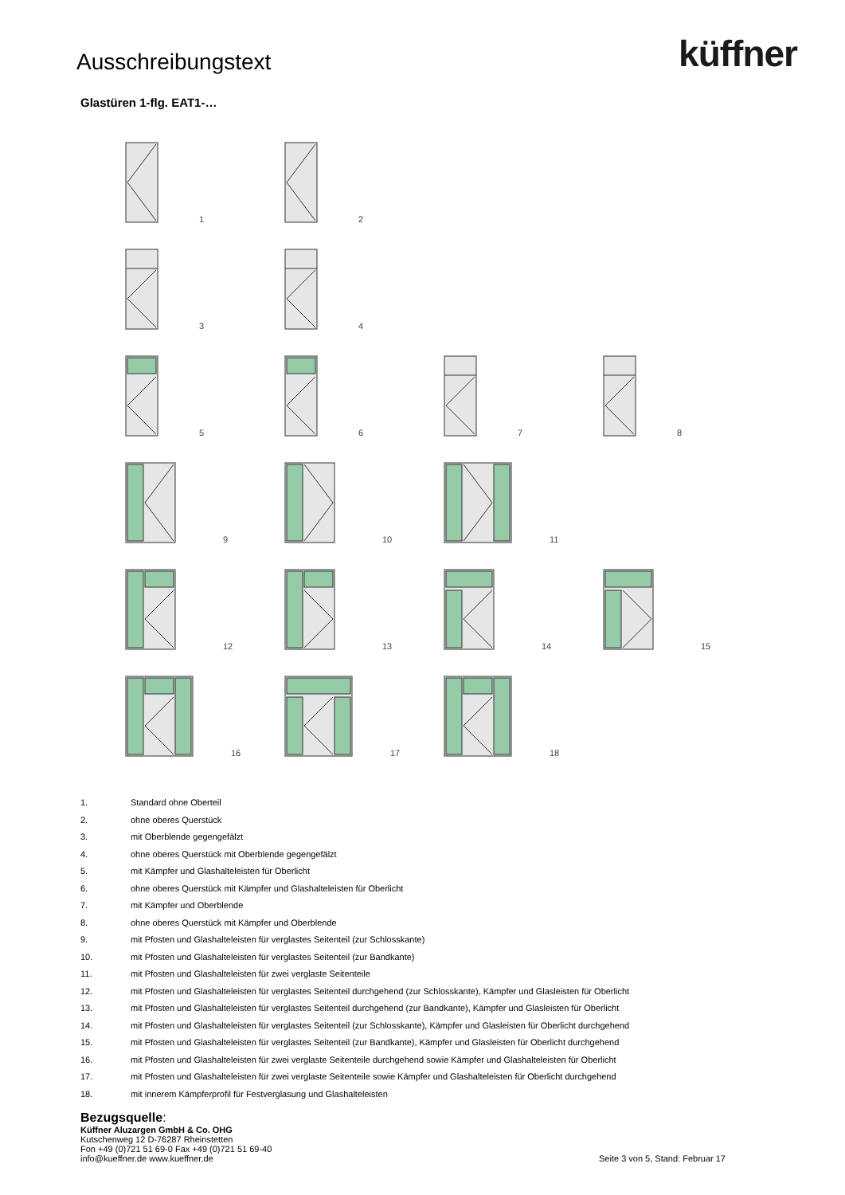Ausschreibungstext
küffner
Glastüren 1-flg. EAT1-…
1
2
3
4
5
6
7
8
9
10
11
12
13
14
15
16
17
18
1. Standard ohne Oberteil
2. ohne oberes Querstück
3. mit Oberblende gegengefälzt
4. ohne oberes Querstück mit Oberblende gegengefälzt
5. mit Kämpfer und Glashalteleisten für Oberlicht
6. ohne oberes Querstück mit Kämpfer und Glashalteleisten für Oberlicht
7. mit Kämpfer und Oberblende
8. ohne oberes Querstück mit Kämpfer und Oberblende
9. mit Pfosten und Glashalteleisten für verglastes Seitenteil (zur Schlosskante)
10. mit Pfosten und Glashalteleisten für verglastes Seitenteil (zur Bandkante)
11. mit Pfosten und Glashalteleisten für zwei verglaste Seitenteile
12. mit Pfosten und Glashalteleisten für verglastes Seitenteil durchgehend (zur Schlosskante), Kämpfer und Glasleisten für Oberlicht
13. mit Pfosten und Glashalteleisten für verglastes Seitenteil durchgehend (zur Bandkante), Kämpfer und Glasleisten für Oberlicht
14. mit Pfosten und Glashalteleisten für verglastes Seitenteil (zur Schlosskante), Kämpfer und Glasleisten für Oberlicht durchgehend
15. mit Pfosten und Glashalteleisten für verglastes Seitenteil (zur Bandkante), Kämpfer und Glasleisten für Oberlicht durchgehend
16. mit Pfosten und Glashalteleisten für zwei verglaste Seitenteile durchgehend sowie Kämpfer und Glashalteleisten für Oberlicht
17. mit Pfosten und Glashalteleisten für zwei verglaste Seitenteile sowie Kämpfer und Glashalteleisten für Oberlicht durchgehend
18. mit innerem Kämpferprofil für Festverglasung und Glashalteleisten
Bezugsquelle:
Küffner Aluzargen GmbH & Co. OHG
Kutschenweg 12 D-76287 Rheinstetten
Fon +49 (0)721 51 69-0 Fax +49 (0)721 51 69-40
info@kueffner.de www.kueffner.de
Seite 3 von 5, Stand: Februar 17